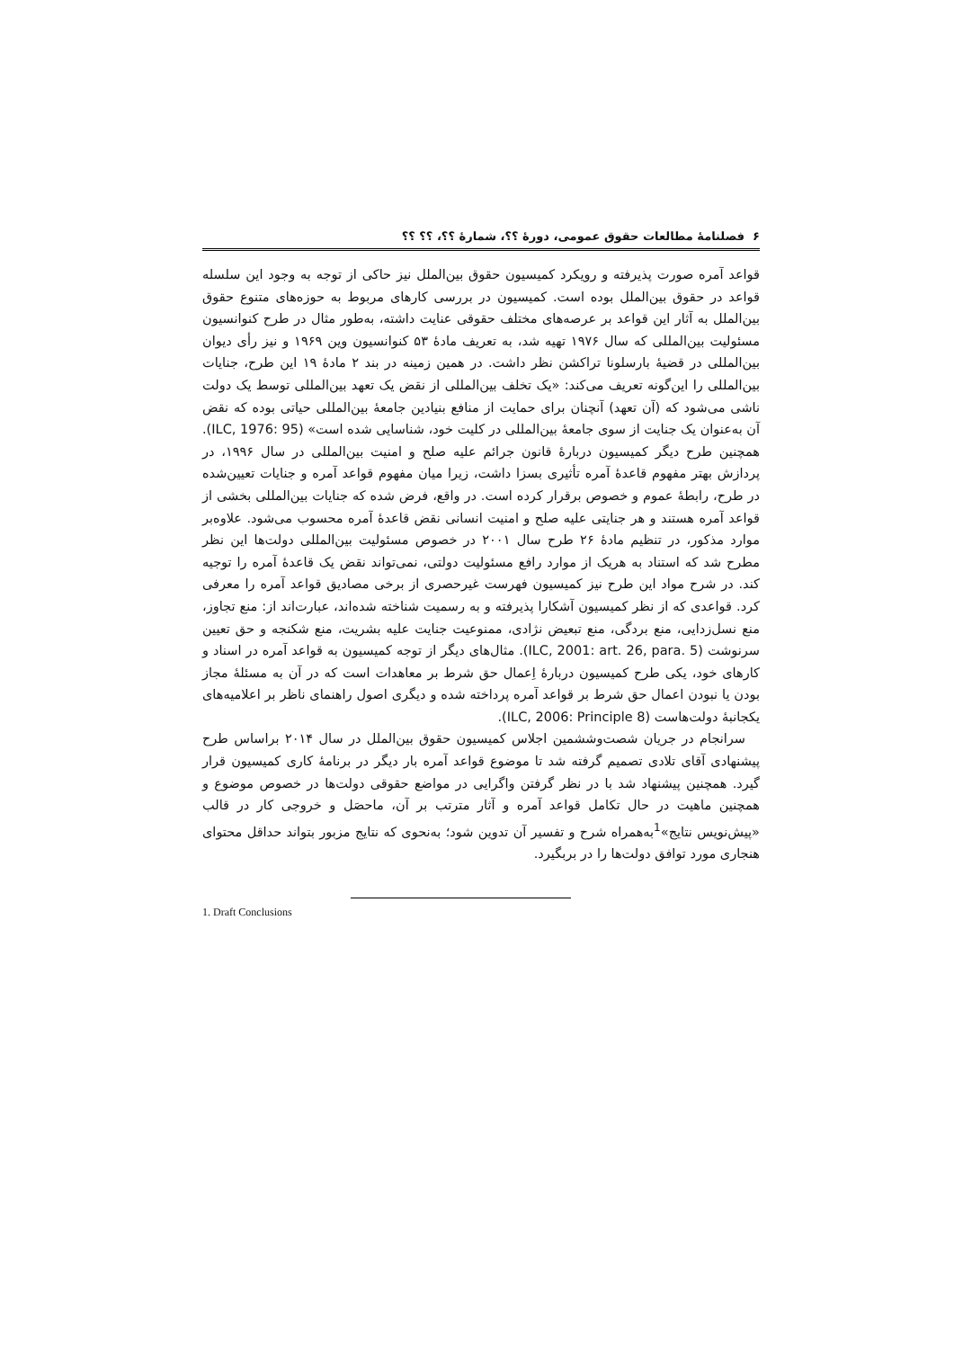۶ فصلنامهٔ مطالعات حقوق عمومی، دورهٔ ؟؟، شمارهٔ ؟؟، ؟؟ ؟؟
قواعد آمره صورت پذیرفته و رویکرد کمیسیون حقوق بین‌الملل نیز حاکی از توجه به وجود این سلسله قواعد در حقوق بین‌الملل بوده است. کمیسیون در بررسی کارهای مربوط به حوزه‌های متنوع حقوق بین‌الملل به آثار این قواعد بر عرصه‌های مختلف حقوقی عنایت داشته، به‌طور مثال در طرح کنوانسیون مسئولیت بین‌المللی که سال ۱۹۷۶ تهیه شد، به تعریف مادهٔ ۵۳ کنوانسیون وین ۱۹۶۹ و نیز رأی دیوان بین‌المللی در قضیهٔ بارسلونا تراکشن نظر داشت. در همین زمینه در بند ۲ مادهٔ ۱۹ این طرح، جنایات بین‌المللی را این‌گونه تعریف می‌کند: «یک تخلف بین‌المللی از نقض یک تعهد بین‌المللی توسط یک دولت ناشی می‌شود که (آن تعهد) آنچنان برای حمایت از منافع بنیادین جامعهٔ بین‌المللی حیاتی بوده که نقض آن به‌عنوان یک جنایت از سوی جامعهٔ بین‌المللی در کلیت خود، شناسایی شده است» (ILC, 1976: 95). همچنین طرح دیگر کمیسیون دربارهٔ قانون جرائم علیه صلح و امنیت بین‌المللی در سال ۱۹۹۶، در پردازش بهتر مفهوم قاعدهٔ آمره تأثیری بسزا داشت، زیرا میان مفهوم قواعد آمره و جنایات تعیین‌شده در طرح، رابطهٔ عموم و خصوص برقرار کرده است. در واقع، فرض شده که جنایات بین‌المللی بخشی از قواعد آمره هستند و هر جنایتی علیه صلح و امنیت انسانی نقض قاعدهٔ آمره محسوب می‌شود. علاوه‌بر موارد مذکور، در تنظیم مادهٔ ۲۶ طرح سال ۲۰۰۱ در خصوص مسئولیت بین‌المللی دولت‌ها این نظر مطرح شد که استناد به هریک از موارد رافع مسئولیت دولتی، نمی‌تواند نقض یک قاعدهٔ آمره را توجیه کند. در شرح مواد این طرح نیز کمیسیون فهرست غیرحصری از برخی مصادیق قواعد آمره را معرفی کرد. قواعدی که از نظر کمیسیون آشکارا پذیرفته و به رسمیت شناخته شده‌اند، عبارت‌اند از: منع تجاوز، منع نسل‌زدایی، منع بردگی، منع تبعیض نژادی، ممنوعیت جنایت علیه بشریت، منع شکنجه و حق تعیین سرنوشت (ILC, 2001: art. 26, para. 5). مثال‌های دیگر از توجه کمیسیون به قواعد آمره در اسناد و کارهای خود، یکی طرح کمیسیون دربارهٔ اِعمال حق شرط بر معاهدات است که در آن به مسئلهٔ مجاز بودن یا نبودن اعمال حق شرط بر قواعد آمره پرداخته شده و دیگری اصول راهنمای ناظر بر اعلامیه‌های یکجانبهٔ دولت‌هاست (ILC, 2006: Principle 8).
سرانجام در جریان شصت‌وششمین اجلاس کمیسیون حقوق بین‌الملل در سال ۲۰۱۴ براساس طرح پیشنهادی آقای تلادی تصمیم گرفته شد تا موضوع قواعد آمره بار دیگر در برنامهٔ کاری کمیسیون قرار گیرد. همچنین پیشنهاد شد با در نظر گرفتن واگرایی در مواضع حقوقی دولت‌ها در خصوص موضوع و همچنین ماهیت در حال تکامل قواعد آمره و آثار مترتب بر آن، ماحصَل و خروجی کار در قالب «پیش‌نویس نتایج»<sup>1</sup>به‌همراه شرح و تفسیر آن تدوین شود؛ به‌نحوی که نتایج مزبور بتواند حداقل محتوای هنجاری مورد توافق دولت‌ها را در بربگیرد.
1. Draft Conclusions